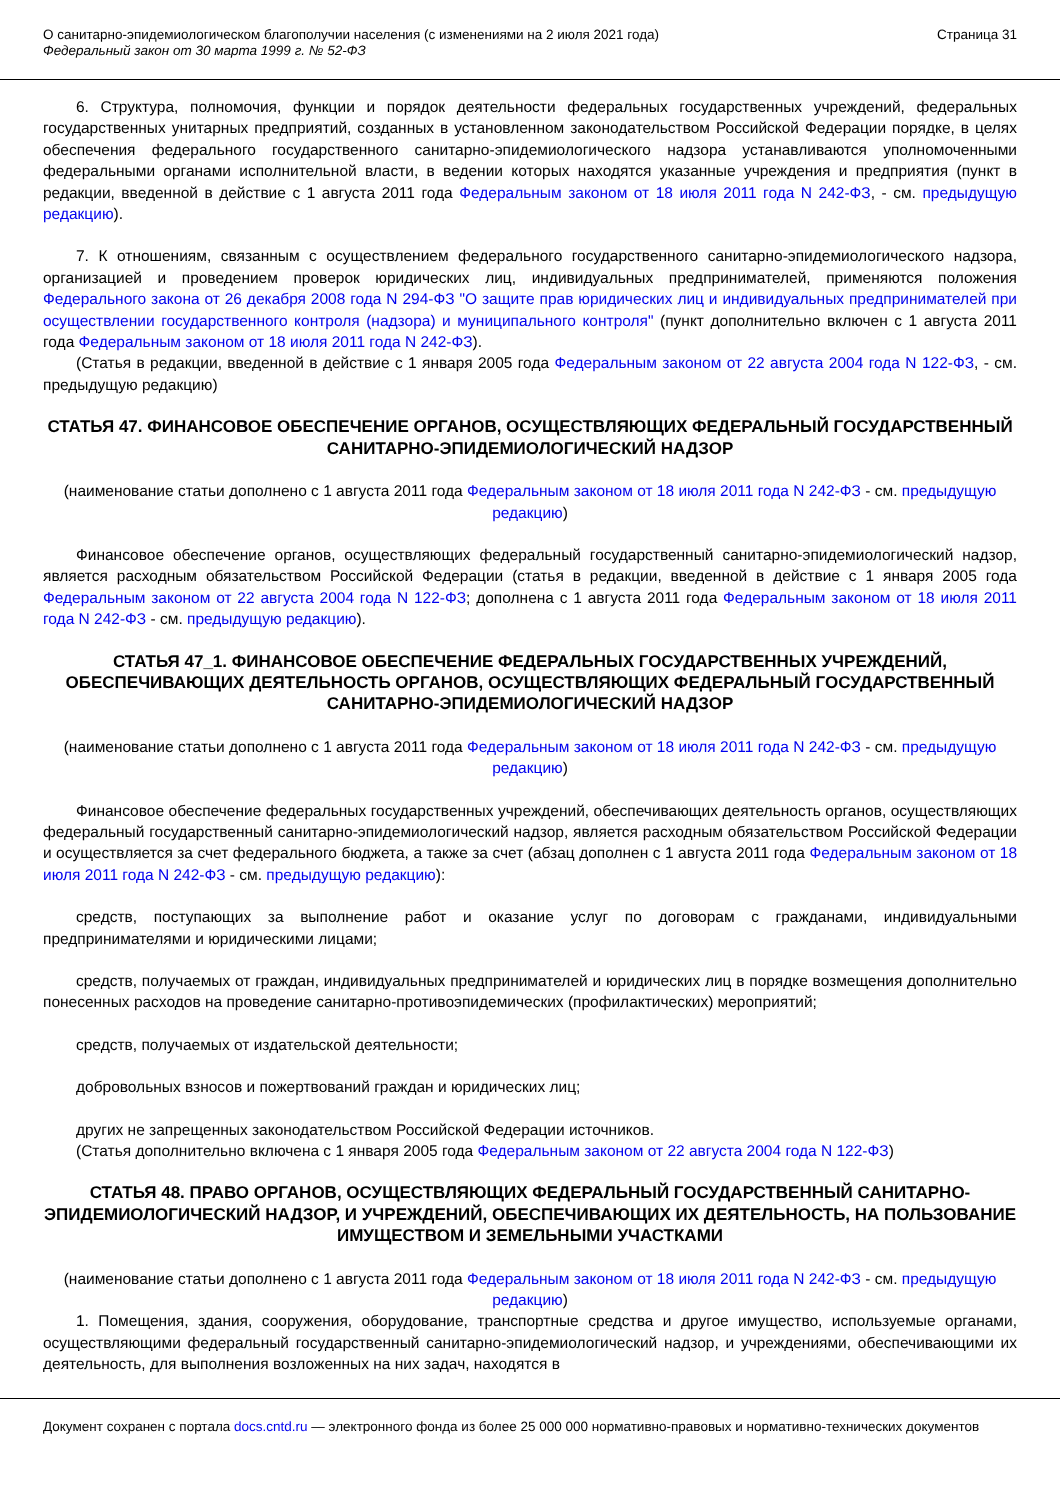О санитарно-эпидемиологическом благополучии населения (с изменениями на 2 июля 2021 года)
Федеральный закон от 30 марта 1999 г. № 52-ФЗ
Страница 31
6. Структура, полномочия, функции и порядок деятельности федеральных государственных учреждений, федеральных государственных унитарных предприятий, созданных в установленном законодательством Российской Федерации порядке, в целях обеспечения федерального государственного санитарно-эпидемиологического надзора устанавливаются уполномоченными федеральными органами исполнительной власти, в ведении которых находятся указанные учреждения и предприятия (пункт в редакции, введенной в действие с 1 августа 2011 года Федеральным законом от 18 июля 2011 года N 242-ФЗ, - см. предыдущую редакцию).
7. К отношениям, связанным с осуществлением федерального государственного санитарно-эпидемиологического надзора, организацией и проведением проверок юридических лиц, индивидуальных предпринимателей, применяются положения Федерального закона от 26 декабря 2008 года N 294-ФЗ "О защите прав юридических лиц и индивидуальных предпринимателей при осуществлении государственного контроля (надзора) и муниципального контроля" (пункт дополнительно включен с 1 августа 2011 года Федеральным законом от 18 июля 2011 года N 242-ФЗ).
(Статья в редакции, введенной в действие с 1 января 2005 года Федеральным законом от 22 августа 2004 года N 122-ФЗ, - см. предыдущую редакцию)
СТАТЬЯ 47. ФИНАНСОВОЕ ОБЕСПЕЧЕНИЕ ОРГАНОВ, ОСУЩЕСТВЛЯЮЩИХ ФЕДЕРАЛЬНЫЙ ГОСУДАРСТВЕННЫЙ САНИТАРНО-ЭПИДЕМИОЛОГИЧЕСКИЙ НАДЗОР
(наименование статьи дополнено с 1 августа 2011 года Федеральным законом от 18 июля 2011 года N 242-ФЗ - см. предыдущую редакцию)
Финансовое обеспечение органов, осуществляющих федеральный государственный санитарно-эпидемиологический надзор, является расходным обязательством Российской Федерации (статья в редакции, введенной в действие с 1 января 2005 года Федеральным законом от 22 августа 2004 года N 122-ФЗ; дополнена с 1 августа 2011 года Федеральным законом от 18 июля 2011 года N 242-ФЗ - см. предыдущую редакцию).
СТАТЬЯ 47_1. ФИНАНСОВОЕ ОБЕСПЕЧЕНИЕ ФЕДЕРАЛЬНЫХ ГОСУДАРСТВЕННЫХ УЧРЕЖДЕНИЙ, ОБЕСПЕЧИВАЮЩИХ ДЕЯТЕЛЬНОСТЬ ОРГАНОВ, ОСУЩЕСТВЛЯЮЩИХ ФЕДЕРАЛЬНЫЙ ГОСУДАРСТВЕННЫЙ САНИТАРНО-ЭПИДЕМИОЛОГИЧЕСКИЙ НАДЗОР
(наименование статьи дополнено с 1 августа 2011 года Федеральным законом от 18 июля 2011 года N 242-ФЗ - см. предыдущую редакцию)
Финансовое обеспечение федеральных государственных учреждений, обеспечивающих деятельность органов, осуществляющих федеральный государственный санитарно-эпидемиологический надзор, является расходным обязательством Российской Федерации и осуществляется за счет федерального бюджета, а также за счет (абзац дополнен с 1 августа 2011 года Федеральным законом от 18 июля 2011 года N 242-ФЗ - см. предыдущую редакцию):
средств, поступающих за выполнение работ и оказание услуг по договорам с гражданами, индивидуальными предпринимателями и юридическими лицами;
средств, получаемых от граждан, индивидуальных предпринимателей и юридических лиц в порядке возмещения дополнительно понесенных расходов на проведение санитарно-противоэпидемических (профилактических) мероприятий;
средств, получаемых от издательской деятельности;
добровольных взносов и пожертвований граждан и юридических лиц;
других не запрещенных законодательством Российской Федерации источников.
(Статья дополнительно включена с 1 января 2005 года Федеральным законом от 22 августа 2004 года N 122-ФЗ)
СТАТЬЯ 48. ПРАВО ОРГАНОВ, ОСУЩЕСТВЛЯЮЩИХ ФЕДЕРАЛЬНЫЙ ГОСУДАРСТВЕННЫЙ САНИТАРНО-ЭПИДЕМИОЛОГИЧЕСКИЙ НАДЗОР, И УЧРЕЖДЕНИЙ, ОБЕСПЕЧИВАЮЩИХ ИХ ДЕЯТЕЛЬНОСТЬ, НА ПОЛЬЗОВАНИЕ ИМУЩЕСТВОМ И ЗЕМЕЛЬНЫМИ УЧАСТКАМИ
(наименование статьи дополнено с 1 августа 2011 года Федеральным законом от 18 июля 2011 года N 242-ФЗ - см. предыдущую редакцию)
1. Помещения, здания, сооружения, оборудование, транспортные средства и другое имущество, используемые органами, осуществляющими федеральный государственный санитарно-эпидемиологический надзор, и учреждениями, обеспечивающими их деятельность, для выполнения возложенных на них задач, находятся в
Документ сохранен с портала docs.cntd.ru — электронного фонда из более 25 000 000 нормативно-правовых и нормативно-технических документов